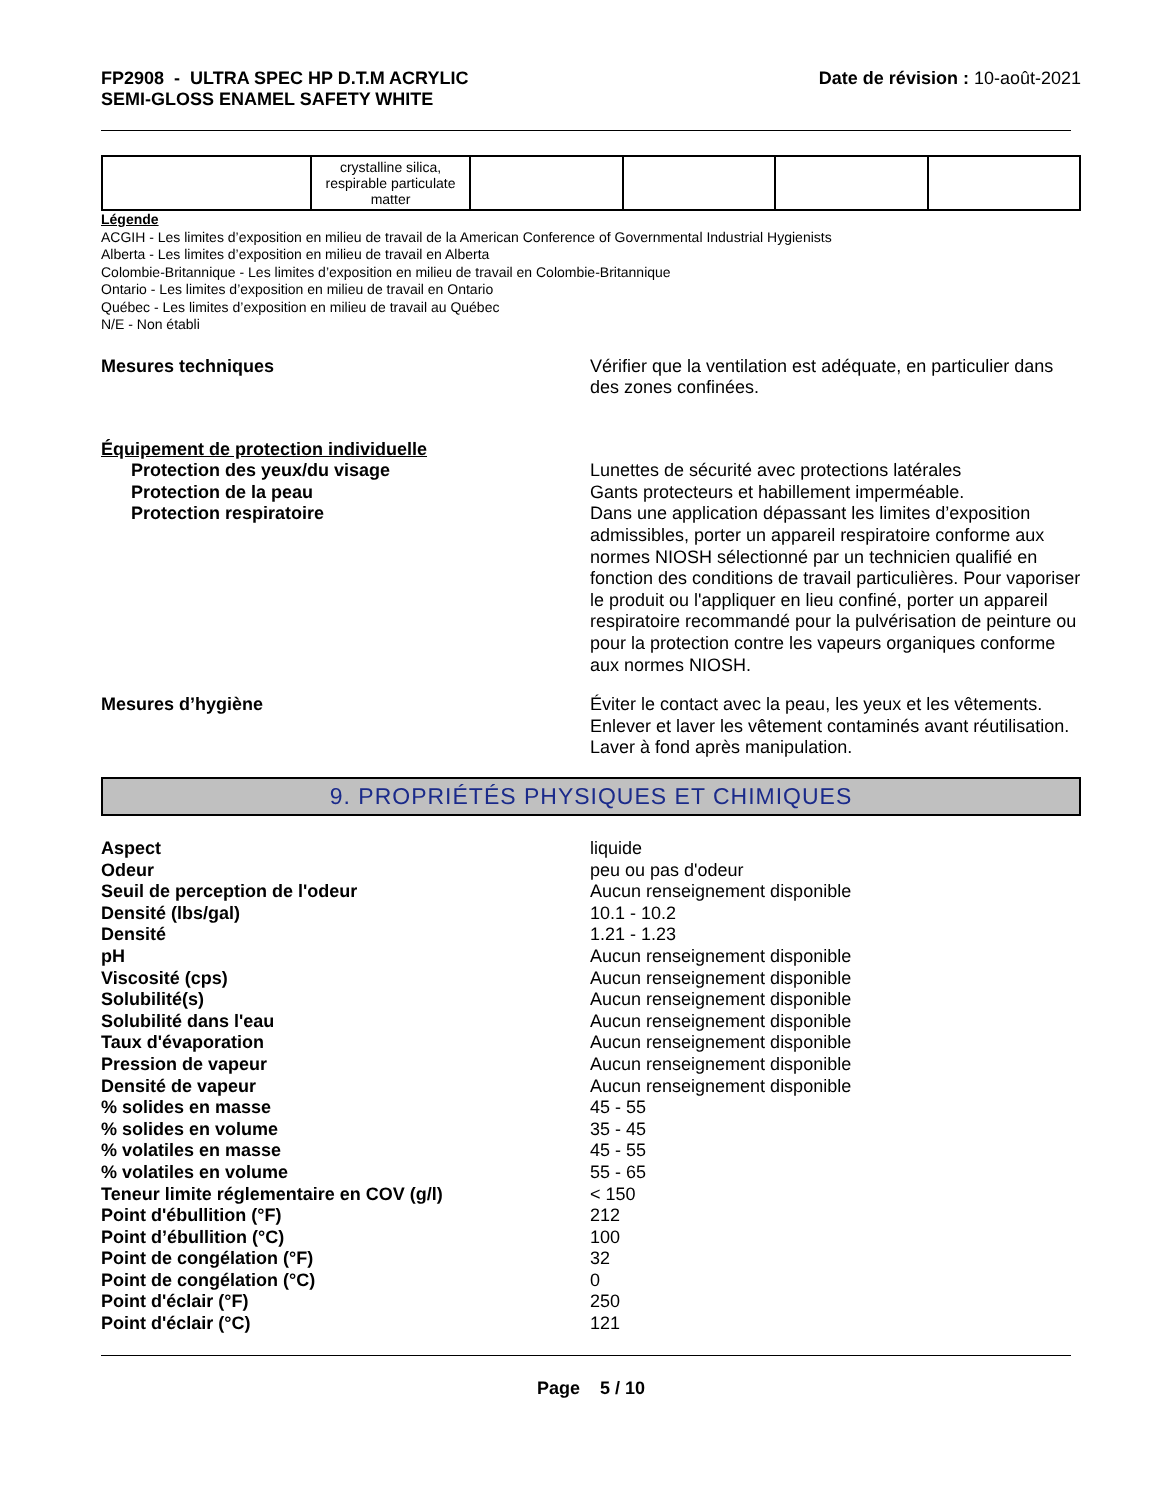FP2908 - ULTRA SPEC HP D.T.M ACRYLIC
SEMI-GLOSS ENAMEL SAFETY WHITE
Date de révision : 10-août-2021
| | crystalline silica, respirable particulate matter | | | | |
Légende
ACGIH - Les limites d’exposition en milieu de travail de la American Conference of Governmental Industrial Hygienists
Alberta - Les limites d’exposition en milieu de travail en Alberta
Colombie-Britannique - Les limites d’exposition en milieu de travail en Colombie-Britannique
Ontario - Les limites d’exposition en milieu de travail en Ontario
Québec - Les limites d’exposition en milieu de travail au Québec
N/E - Non établi
Mesures techniques Vérifier que la ventilation est adéquate, en particulier dans des zones confinées.
Équipement de protection individuelle
Protection des yeux/du visage
Protection de la peau
Protection respiratoire
Lunettes de sécurité avec protections latérales
Gants protecteurs et habillement imperméable.
Dans une application dépassant les limites d’exposition admissibles, porter un appareil respiratoire conforme aux normes NIOSH sélectionné par un technicien qualifié en fonction des conditions de travail particulières. Pour vaporiser le produit ou l'appliquer en lieu confiné, porter un appareil respiratoire recommandé pour la pulvérisation de peinture ou pour la protection contre les vapeurs organiques conforme aux normes NIOSH.
Mesures d’hygiène Éviter le contact avec la peau, les yeux et les vêtements. Enlever et laver les vêtement contaminés avant réutilisation. Laver à fond après manipulation.
9. PROPRIÉTÉS PHYSIQUES ET CHIMIQUES
Aspect
Odeur
Seuil de perception de l'odeur
Densité (lbs/gal)
Densité
pH
Viscosité (cps)
Solubilité(s)
Solubilité dans l'eau
Taux d'évaporation
Pression de vapeur
Densité de vapeur
% solides en masse
% solides en volume
% volatiles en masse
% volatiles en volume
Teneur limite réglementaire en COV (g/l)
Point d'ébullition (°F)
Point d’ébullition (°C)
Point de congélation (°F)
Point de congélation (°C)
Point d'éclair (°F)
Point d'éclair (°C)
liquide
peu ou pas d'odeur
Aucun renseignement disponible
10.1 - 10.2
1.21 - 1.23
Aucun renseignement disponible
Aucun renseignement disponible
Aucun renseignement disponible
Aucun renseignement disponible
Aucun renseignement disponible
Aucun renseignement disponible
Aucun renseignement disponible
45 - 55
35 - 45
45 - 55
55 - 65
< 150
212
100
32
0
250
121
Page 5 / 10